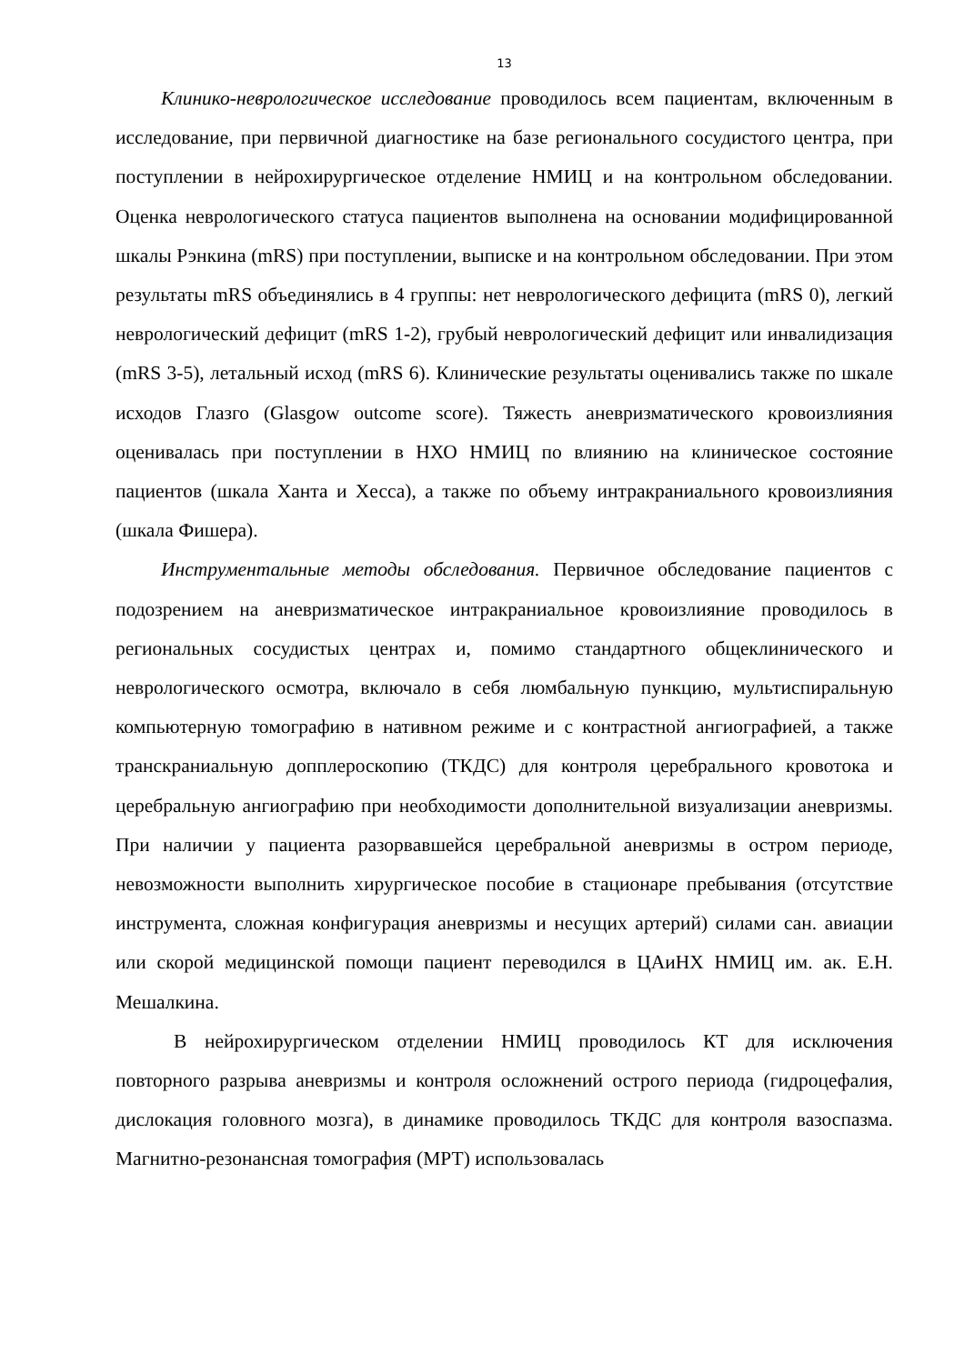13
Клинико-неврологическое исследование проводилось всем пациентам, включенным в исследование, при первичной диагностике на базе регионального сосудистого центра, при поступлении в нейрохирургическое отделение НМИЦ и на контрольном обследовании. Оценка неврологического статуса пациентов выполнена на основании модифицированной шкалы Рэнкина (mRS) при поступлении, выписке и на контрольном обследовании. При этом результаты mRS объединялись в 4 группы: нет неврологического дефицита (mRS 0), легкий неврологический дефицит (mRS 1-2), грубый неврологический дефицит или инвалидизация (mRS 3-5), летальный исход (mRS 6). Клинические результаты оценивались также по шкале исходов Глазго (Glasgow outcome score). Тяжесть аневризматического кровоизлияния оценивалась при поступлении в НХО НМИЦ по влиянию на клиническое состояние пациентов (шкала Ханта и Хесса), а также по объему интракраниального кровоизлияния (шкала Фишера).
Инструментальные методы обследования. Первичное обследование пациентов с подозрением на аневризматическое интракраниальное кровоизлияние проводилось в региональных сосудистых центрах и, помимо стандартного общеклинического и неврологического осмотра, включало в себя люмбальную пункцию, мультиспиральную компьютерную томографию в нативном режиме и с контрастной ангиографией, а также транскраниальную допплероскопию (ТКДС) для контроля церебрального кровотока и церебральную ангиографию при необходимости дополнительной визуализации аневризмы. При наличии у пациента разорвавшейся церебральной аневризмы в остром периоде, невозможности выполнить хирургическое пособие в стационаре пребывания (отсутствие инструмента, сложная конфигурация аневризмы и несущих артерий) силами сан. авиации или скорой медицинской помощи пациент переводился в ЦАиНХ НМИЦ им. ак. Е.Н. Мешалкина.
В нейрохирургическом отделении НМИЦ проводилось КТ для исключения повторного разрыва аневризмы и контроля осложнений острого периода (гидроцефалия, дислокация головного мозга), в динамике проводилось ТКДС для контроля вазоспазма. Магнитно-резонансная томография (МРТ) использовалась